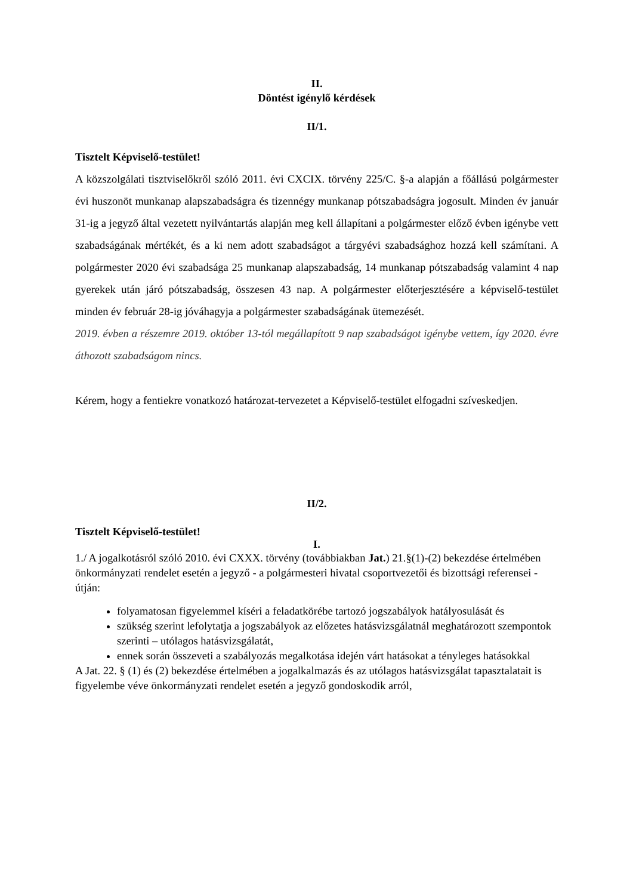II.
Döntést igénylő kérdések
II/1.
Tisztelt Képviselő-testület!
A közszolgálati tisztviselőkről szóló 2011. évi CXCIX. törvény 225/C. §-a alapján a főállású polgármester évi huszonöt munkanap alapszabadságra és tizennégy munkanap pótszabadságra jogosult. Minden év január 31-ig a jegyző által vezetett nyilvántartás alapján meg kell állapítani a polgármester előző évben igénybe vett szabadságának mértékét, és a ki nem adott szabadságot a tárgyévi szabadsághoz hozzá kell számítani. A polgármester 2020 évi szabadsága 25 munkanap alapszabadság, 14 munkanap pótszabadság valamint 4 nap gyerekek után járó pótszabadság, összesen 43 nap. A polgármester előterjesztésére a képviselő-testület minden év február 28-ig jóváhagyja a polgármester szabadságának ütemezését.
2019. évben a részemre 2019. október 13-tól megállapított 9 nap szabadságot igénybe vettem, így 2020. évre áthozott szabadságom nincs.
Kérem, hogy a fentiekre vonatkozó határozat-tervezetet a Képviselő-testület elfogadni szíveskedjen.
II/2.
Tisztelt Képviselő-testület!
I.
1./ A jogalkotásról szóló 2010. évi CXXX. törvény (továbbiakban Jat.) 21.§(1)-(2) bekezdése értelmében önkormányzati rendelet esetén a jegyző - a polgármesteri hivatal csoportvezetői és bizottsági referensei - útján:
folyamatosan figyelemmel kíséri a feladatkörébe tartozó jogszabályok hatályosulását és
szükség szerint lefolytatja a jogszabályok az előzetes hatásvizsgálatnál meghatározott szempontok szerinti – utólagos hatásvizsgálatát,
ennek során összeveti a szabályozás megalkotása idején várt hatásokat a tényleges hatásokkal
A Jat. 22. § (1) és (2) bekezdése értelmében a jogalkalmazás és az utólagos hatásvizsgálat tapasztalatait is figyelembe véve önkormányzati rendelet esetén a jegyző gondoskodik arról,